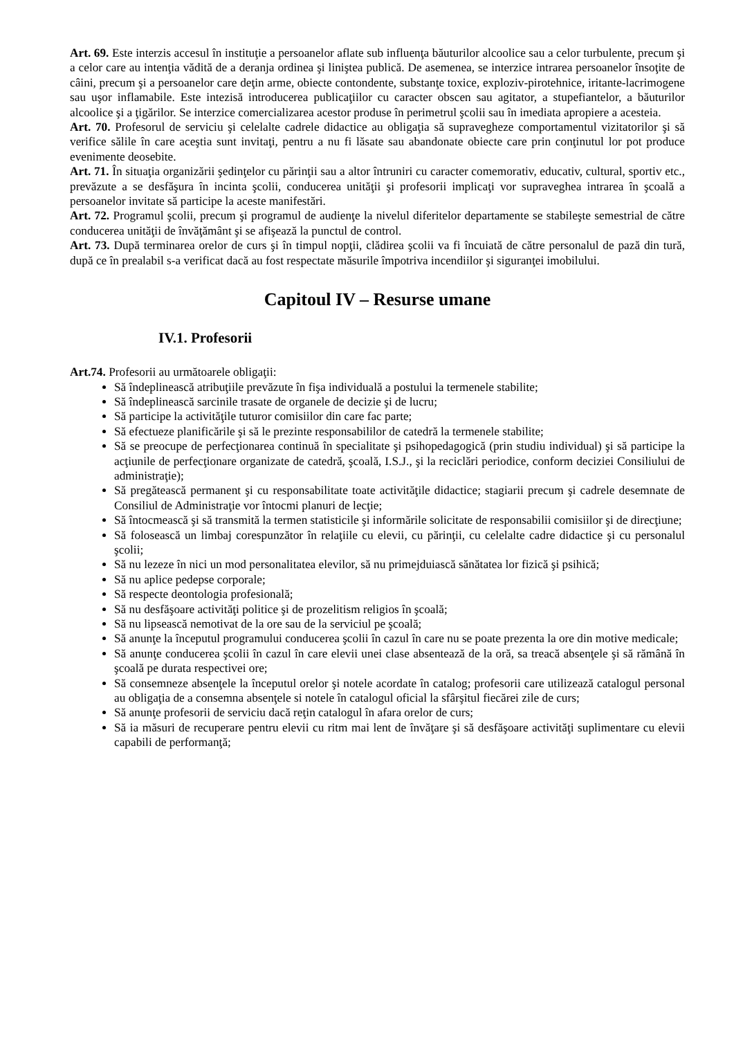Art. 69. Este interzis accesul în instituţie a persoanelor aflate sub influenţa băuturilor alcoolice sau a celor turbulente, precum şi a celor care au intenţia vădită de a deranja ordinea şi liniştea publică. De asemenea, se interzice intrarea persoanelor însoţite de câini, precum şi a persoanelor care deţin arme, obiecte contondente, substanţe toxice, exploziv-pirotehnice, iritante-lacrimogene sau uşor inflamabile. Este intezisă introducerea publicaţiilor cu caracter obscen sau agitator, a stupefiantelor, a băuturilor alcoolice şi a ţigărilor. Se interzice comercializarea acestor produse în perimetrul şcolii sau în imediata apropiere a acesteia.
Art. 70. Profesorul de serviciu şi celelalte cadrele didactice au obligaţia să supravegheze comportamentul vizitatorilor şi să verifice sălile în care aceştia sunt invitaţi, pentru a nu fi lăsate sau abandonate obiecte care prin conţinutul lor pot produce evenimente deosebite.
Art. 71. În situaţia organizării şedinţelor cu părinţii sau a altor întruniri cu caracter comemorativ, educativ, cultural, sportiv etc., prevăzute a se desfăşura în incinta şcolii, conducerea unităţii şi profesorii implicaţi vor supraveghea intrarea în şcoală a persoanelor invitate să participe la aceste manifestări.
Art. 72. Programul şcolii, precum şi programul de audienţe la nivelul diferitelor departamente se stabileşte semestrial de către conducerea unităţii de învăţământ şi se afişează la punctul de control.
Art. 73. După terminarea orelor de curs şi în timpul nopţii, clădirea şcolii va fi încuiată de către personalul de pază din tură, după ce în prealabil s-a verificat dacă au fost respectate măsurile împotriva incendiilor şi siguranţei imobilului.
Capitoul IV – Resurse umane
IV.1. Profesorii
Art.74. Profesorii au următoarele obligaţii:
Să îndeplinească atribuţiile prevăzute în fişa individuală a postului la termenele stabilite;
Să îndeplinească sarcinile trasate de organele de decizie şi de lucru;
Să participe la activităţile tuturor comisiilor din care fac parte;
Să efectueze planificările şi să le prezinte responsabililor de catedră la termenele stabilite;
Să se preocupe de perfecţionarea continuă în specialitate şi psihopedagogică (prin studiu individual) şi să participe la acţiunile de perfecţionare organizate de catedră, şcoală, I.S.J., şi la reciclări periodice, conform deciziei Consiliului de administraţie);
Să pregătească permanent şi cu responsabilitate toate activităţile didactice; stagiarii precum şi cadrele desemnate de Consiliul de Administraţie vor întocmi planuri de lecţie;
Să întocmească şi să transmită la termen statisticile şi informările solicitate de responsabilii comisiilor şi de direcţiune;
Să folosească un limbaj corespunzător în relaţiile cu elevii, cu părinţii, cu celelalte cadre didactice şi cu personalul şcolii;
Să nu lezeze în nici un mod personalitatea elevilor, să nu primejduiască sănătatea lor fizică şi psihică;
Să nu aplice pedepse corporale;
Să respecte deontologia profesională;
Să nu desfăşoare activităţi politice şi de prozelitism religios în şcoală;
Să nu lipsească nemotivat de la ore sau de la serviciul pe şcoală;
Să anunţe la începutul programului conducerea şcolii în cazul în care nu se poate prezenta la ore din motive medicale;
Să anunţe conducerea şcolii în cazul în care elevii unei clase absentează de la oră, sa treacă absenţele şi să rămână în şcoală pe durata respectivei ore;
Să consemneze absenţele la începutul orelor şi notele acordate în catalog; profesorii care utilizează catalogul personal au obligaţia de a consemna absenţele si notele în catalogul oficial la sfârşitul fiecărei zile de curs;
Să anunţe profesorii de serviciu dacă reţin catalogul în afara orelor de curs;
Să ia măsuri de recuperare pentru elevii cu ritm mai lent de învăţare şi să desfăşoare activităţi suplimentare cu elevii capabili de performanţă;